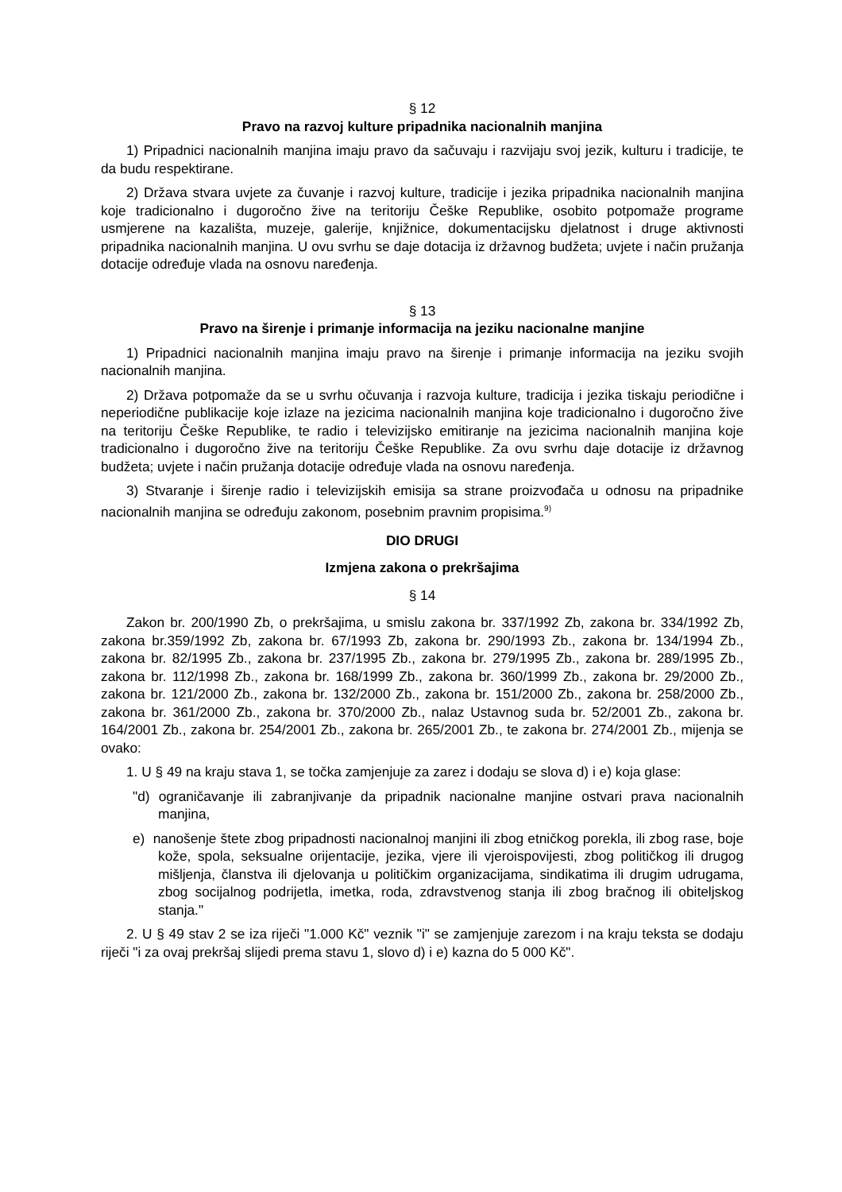§ 12
Pravo na razvoj kulture pripadnika nacionalnih manjina
1) Pripadnici nacionalnih manjina imaju pravo da sačuvaju i razvijaju svoj jezik, kulturu i tradicije, te da budu respektirane.
2) Država stvara uvjete za čuvanje i razvoj kulture, tradicije i jezika pripadnika nacionalnih manjina koje tradicionalno i dugoročno žive na teritoriju Češke Republike, osobito potpomaže programe usmjerene na kazališta, muzeje, galerije, knjižnice, dokumentacijsku djelatnost i druge aktivnosti pripadnika nacionalnih manjina. U ovu svrhu se daje dotacija iz državnog budžeta; uvjete i način pružanja dotacije određuje vlada na osnovu naređenja.
§ 13
Pravo na širenje i primanje informacija na jeziku nacionalne manjine
1) Pripadnici nacionalnih manjina imaju pravo na širenje i primanje informacija na jeziku svojih nacionalnih manjina.
2) Država potpomaže da se u svrhu očuvanja i razvoja kulture, tradicija i jezika tiskaju periodične i neperiodične publikacije koje izlaze na jezicima nacionalnih manjina koje tradicionalno i dugoročno žive na teritoriju Češke Republike, te radio i televizijsko emitiranje na jezicima nacionalnih manjina koje tradicionalno i dugoročno žive na teritoriju Češke Republike. Za ovu svrhu daje dotacije iz državnog budžeta; uvjete i način pružanja dotacije određuje vlada na osnovu naređenja.
3) Stvaranje i širenje radio i televizijskih emisija sa strane proizvođača u odnosu na pripadnike nacionalnih manjina se određuju zakonom, posebnim pravnim propisima.<sup>9)</sup>
DIO DRUGI
Izmjena zakona o prekršajima
§ 14
Zakon br. 200/1990 Zb, o prekršajima, u smislu zakona br. 337/1992 Zb, zakona br. 334/1992 Zb, zakona br.359/1992 Zb, zakona br. 67/1993 Zb, zakona br. 290/1993 Zb., zakona br. 134/1994 Zb., zakona br. 82/1995 Zb., zakona br. 237/1995 Zb., zakona br. 279/1995 Zb., zakona br. 289/1995 Zb., zakona br. 112/1998 Zb., zakona br. 168/1999 Zb., zakona br. 360/1999 Zb., zakona br. 29/2000 Zb., zakona br. 121/2000 Zb., zakona br. 132/2000 Zb., zakona br. 151/2000 Zb., zakona br. 258/2000 Zb., zakona br. 361/2000 Zb., zakona br. 370/2000 Zb., nalaz Ustavnog suda br. 52/2001 Zb., zakona br. 164/2001 Zb., zakona br. 254/2001 Zb., zakona br. 265/2001 Zb., te zakona br. 274/2001 Zb., mijenja se ovako:
1. U § 49 na kraju stava 1, se točka zamjenjuje za zarez i dodaju se slova d) i e) koja glase:
"d) ograničavanje ili zabranjivanje da pripadnik nacionalne manjine ostvari prava nacionalnih manjina,
e) nanošenje štete zbog pripadnosti nacionalnoj manjini ili zbog etničkog porekla, ili zbog rase, boje kože, spola, seksualne orijentacije, jezika, vjere ili vjeroispovijesti, zbog političkog ili drugog mišljenja, članstva ili djelovanja u političkim organizacijama, sindikatima ili drugim udrugama, zbog socijalnog podrijetla, imetka, roda, zdravstvenog stanja ili zbog bračnog ili obiteljskog stanja."
2. U § 49 stav 2 se iza riječi "1.000 Kč" veznik "i" se zamjenjuje zarezom i na kraju teksta se dodaju riječi "i za ovaj prekršaj slijedi prema stavu 1, slovo d) i e) kazna do 5 000 Kč".